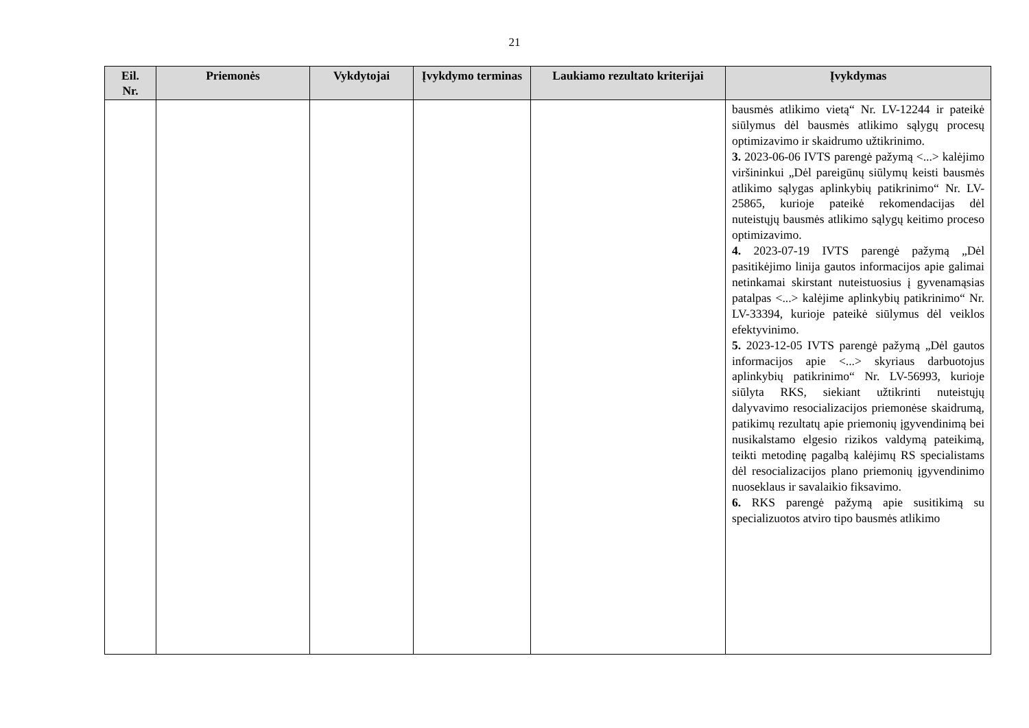21
| Eil. Nr. | Priemonės | Vykdytojai | Įvykdymo terminas | Laukiamo rezultato kriterijai | Įvykdymas |
| --- | --- | --- | --- | --- | --- |
| | | | | | bausmės atlikimo vietą“ Nr. LV-12244 ir pateikė siūlymus dėl bausmės atlikimo sąlygų procesų optimizavimo ir skaidrumo užtikrinimo. 3. 2023-06-06 IVTS parengė pažymą <...> kalėjimo viršininkui „Dėl pareigūnų siūlymų keisti bausmės atlikimo sąlygas aplinkybių patikrinimo“ Nr. LV-25865, kurioje pateikė rekomendacijas dėl nuteistųjų bausmės atlikimo sąlygų keitimo proceso optimizavimo. 4. 2023-07-19 IVTS parengė pažymą „Dėl pasitikėjimo linija gautos informacijos apie galimai netinkamai skirstant nuteistuosius į gyvenamąsias patalpas <...> kalėjime aplinkybių patikrinimo“ Nr. LV-33394, kurioje pateikė siūlymus dėl veiklos efektyvinimo. 5. 2023-12-05 IVTS parengė pažymą „Dėl gautos informacijos apie <...> skyriaus darbuotojus aplinkybių patikrinimo“ Nr. LV-56993, kurioje siūlyta RKS, siekiant užtikrinti nuteistųjų dalyvavimo resocializacijos priemonėse skaidrumą, patikimų rezultatų apie priemonių įgyvendinimą bei nusikalstamo elgesio rizikos valdymą pateikimą, teikti metodinę pagalbą kalėjimų RS specialistams dėl resocializacijos plano priemonių įgyvendinimo nuoseklaus ir savalaikio fiksavimo. 6. RKS parengė pažymą apie susitikimą su specializuotos atviro tipo bausmės atlikimo |